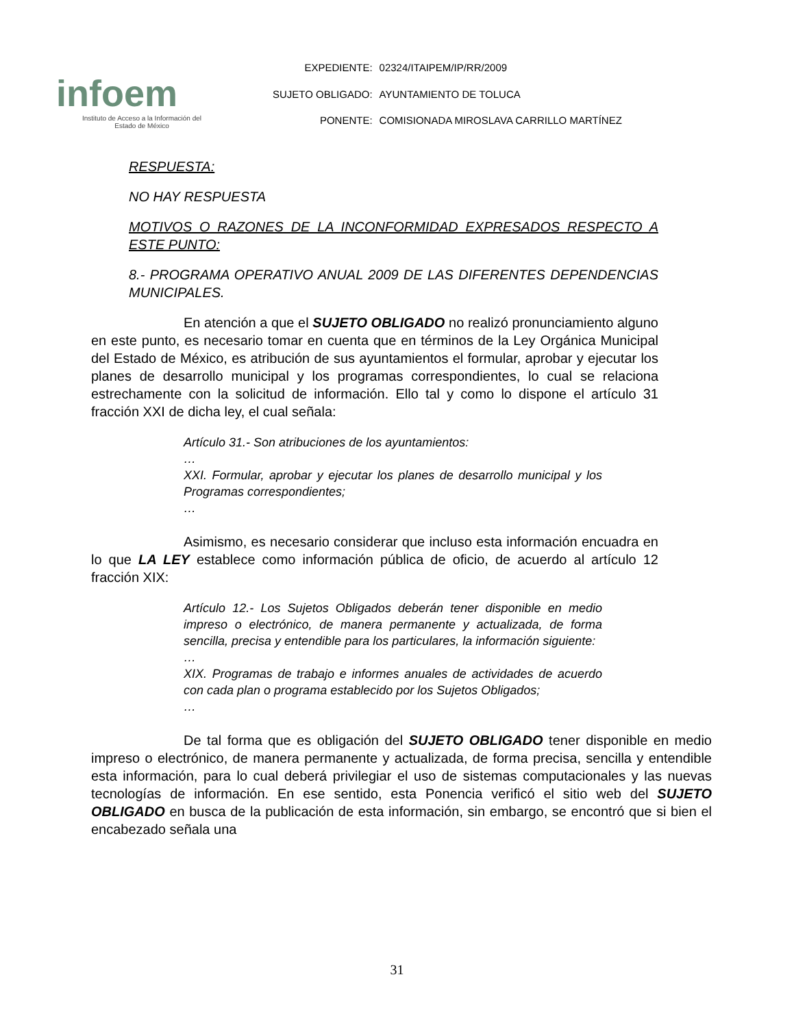infoem
Instituto de Acceso a la Información del
Estado de México
| EXPEDIENTE: | 02324/ITAIPEM/IP/RR/2009 |
| SUJETO OBLIGADO: | AYUNTAMIENTO DE TOLUCA |
| PONENTE: | COMISIONADA MIROSLAVA CARRILLO MARTÍNEZ |
RESPUESTA:
NO HAY RESPUESTA
MOTIVOS O RAZONES DE LA INCONFORMIDAD EXPRESADOS RESPECTO A ESTE PUNTO:
8.- PROGRAMA OPERATIVO ANUAL 2009 DE LAS DIFERENTES DEPENDENCIAS MUNICIPALES.
En atención a que el SUJETO OBLIGADO no realizó pronunciamiento alguno en este punto, es necesario tomar en cuenta que en términos de la Ley Orgánica Municipal del Estado de México, es atribución de sus ayuntamientos el formular, aprobar y ejecutar los planes de desarrollo municipal y los programas correspondientes, lo cual se relaciona estrechamente con la solicitud de información. Ello tal y como lo dispone el artículo 31 fracción XXI de dicha ley, el cual señala:
Artículo 31.- Son atribuciones de los ayuntamientos:
…
XXI. Formular, aprobar y ejecutar los planes de desarrollo municipal y los Programas correspondientes;
…
Asimismo, es necesario considerar que incluso esta información encuadra en lo que LA LEY establece como información pública de oficio, de acuerdo al artículo 12 fracción XIX:
Artículo 12.- Los Sujetos Obligados deberán tener disponible en medio impreso o electrónico, de manera permanente y actualizada, de forma sencilla, precisa y entendible para los particulares, la información siguiente:
…
XIX. Programas de trabajo e informes anuales de actividades de acuerdo con cada plan o programa establecido por los Sujetos Obligados;
…
De tal forma que es obligación del SUJETO OBLIGADO tener disponible en medio impreso o electrónico, de manera permanente y actualizada, de forma precisa, sencilla y entendible esta información, para lo cual deberá privilegiar el uso de sistemas computacionales y las nuevas tecnologías de información. En ese sentido, esta Ponencia verificó el sitio web del SUJETO OBLIGADO en busca de la publicación de esta información, sin embargo, se encontró que si bien el encabezado señala una
31